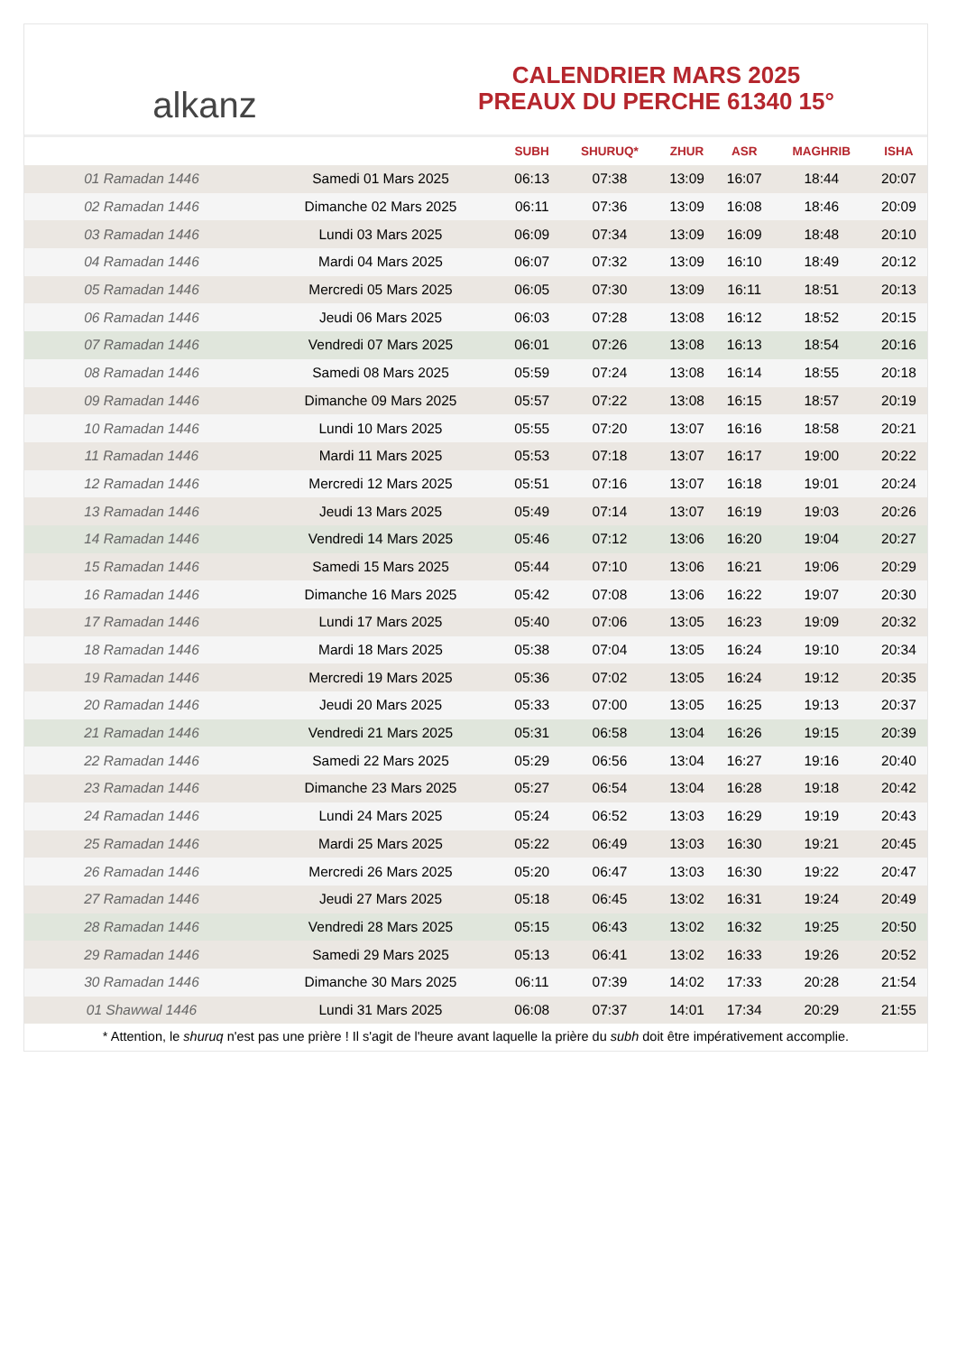alkanz
CALENDRIER MARS 2025
PREAUX DU PERCHE 61340 15°
| | | SUBH | SHURUQ* | ZHUR | ASR | MAGHRIB | ISHA |
| --- | --- | --- | --- | --- | --- | --- | --- |
| 01 Ramadan 1446 | Samedi 01 Mars 2025 | 06:13 | 07:38 | 13:09 | 16:07 | 18:44 | 20:07 |
| 02 Ramadan 1446 | Dimanche 02 Mars 2025 | 06:11 | 07:36 | 13:09 | 16:08 | 18:46 | 20:09 |
| 03 Ramadan 1446 | Lundi 03 Mars 2025 | 06:09 | 07:34 | 13:09 | 16:09 | 18:48 | 20:10 |
| 04 Ramadan 1446 | Mardi 04 Mars 2025 | 06:07 | 07:32 | 13:09 | 16:10 | 18:49 | 20:12 |
| 05 Ramadan 1446 | Mercredi 05 Mars 2025 | 06:05 | 07:30 | 13:09 | 16:11 | 18:51 | 20:13 |
| 06 Ramadan 1446 | Jeudi 06 Mars 2025 | 06:03 | 07:28 | 13:08 | 16:12 | 18:52 | 20:15 |
| 07 Ramadan 1446 | Vendredi 07 Mars 2025 | 06:01 | 07:26 | 13:08 | 16:13 | 18:54 | 20:16 |
| 08 Ramadan 1446 | Samedi 08 Mars 2025 | 05:59 | 07:24 | 13:08 | 16:14 | 18:55 | 20:18 |
| 09 Ramadan 1446 | Dimanche 09 Mars 2025 | 05:57 | 07:22 | 13:08 | 16:15 | 18:57 | 20:19 |
| 10 Ramadan 1446 | Lundi 10 Mars 2025 | 05:55 | 07:20 | 13:07 | 16:16 | 18:58 | 20:21 |
| 11 Ramadan 1446 | Mardi 11 Mars 2025 | 05:53 | 07:18 | 13:07 | 16:17 | 19:00 | 20:22 |
| 12 Ramadan 1446 | Mercredi 12 Mars 2025 | 05:51 | 07:16 | 13:07 | 16:18 | 19:01 | 20:24 |
| 13 Ramadan 1446 | Jeudi 13 Mars 2025 | 05:49 | 07:14 | 13:07 | 16:19 | 19:03 | 20:26 |
| 14 Ramadan 1446 | Vendredi 14 Mars 2025 | 05:46 | 07:12 | 13:06 | 16:20 | 19:04 | 20:27 |
| 15 Ramadan 1446 | Samedi 15 Mars 2025 | 05:44 | 07:10 | 13:06 | 16:21 | 19:06 | 20:29 |
| 16 Ramadan 1446 | Dimanche 16 Mars 2025 | 05:42 | 07:08 | 13:06 | 16:22 | 19:07 | 20:30 |
| 17 Ramadan 1446 | Lundi 17 Mars 2025 | 05:40 | 07:06 | 13:05 | 16:23 | 19:09 | 20:32 |
| 18 Ramadan 1446 | Mardi 18 Mars 2025 | 05:38 | 07:04 | 13:05 | 16:24 | 19:10 | 20:34 |
| 19 Ramadan 1446 | Mercredi 19 Mars 2025 | 05:36 | 07:02 | 13:05 | 16:24 | 19:12 | 20:35 |
| 20 Ramadan 1446 | Jeudi 20 Mars 2025 | 05:33 | 07:00 | 13:05 | 16:25 | 19:13 | 20:37 |
| 21 Ramadan 1446 | Vendredi 21 Mars 2025 | 05:31 | 06:58 | 13:04 | 16:26 | 19:15 | 20:39 |
| 22 Ramadan 1446 | Samedi 22 Mars 2025 | 05:29 | 06:56 | 13:04 | 16:27 | 19:16 | 20:40 |
| 23 Ramadan 1446 | Dimanche 23 Mars 2025 | 05:27 | 06:54 | 13:04 | 16:28 | 19:18 | 20:42 |
| 24 Ramadan 1446 | Lundi 24 Mars 2025 | 05:24 | 06:52 | 13:03 | 16:29 | 19:19 | 20:43 |
| 25 Ramadan 1446 | Mardi 25 Mars 2025 | 05:22 | 06:49 | 13:03 | 16:30 | 19:21 | 20:45 |
| 26 Ramadan 1446 | Mercredi 26 Mars 2025 | 05:20 | 06:47 | 13:03 | 16:30 | 19:22 | 20:47 |
| 27 Ramadan 1446 | Jeudi 27 Mars 2025 | 05:18 | 06:45 | 13:02 | 16:31 | 19:24 | 20:49 |
| 28 Ramadan 1446 | Vendredi 28 Mars 2025 | 05:15 | 06:43 | 13:02 | 16:32 | 19:25 | 20:50 |
| 29 Ramadan 1446 | Samedi 29 Mars 2025 | 05:13 | 06:41 | 13:02 | 16:33 | 19:26 | 20:52 |
| 30 Ramadan 1446 | Dimanche 30 Mars 2025 | 06:11 | 07:39 | 14:02 | 17:33 | 20:28 | 21:54 |
| 01 Shawwal 1446 | Lundi 31 Mars 2025 | 06:08 | 07:37 | 14:01 | 17:34 | 20:29 | 21:55 |
* Attention, le shuruq n'est pas une prière ! Il s'agit de l'heure avant laquelle la prière du subh doit être impérativement accomplie.